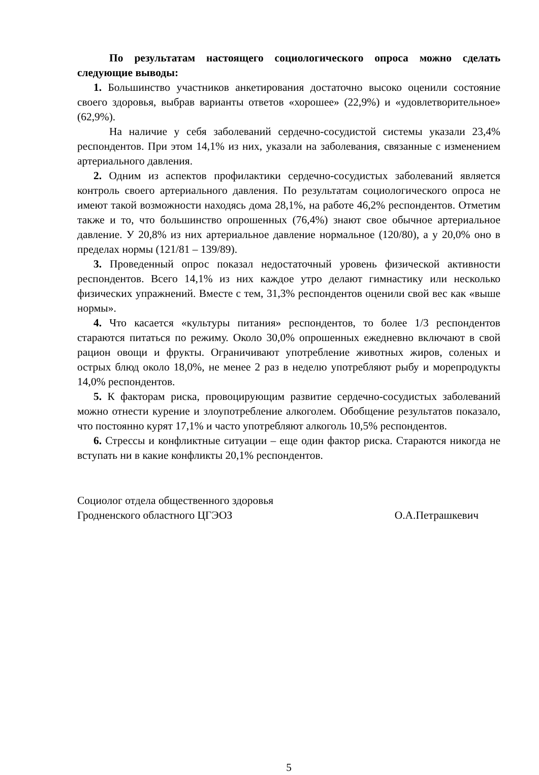По результатам настоящего социологического опроса можно сделать следующие выводы:
1. Большинство участников анкетирования достаточно высоко оценили состояние своего здоровья, выбрав варианты ответов «хорошее» (22,9%) и «удовлетворительное» (62,9%).
На наличие у себя заболеваний сердечно-сосудистой системы указали 23,4% респондентов. При этом 14,1% из них, указали на заболевания, связанные с изменением артериального давления.
2. Одним из аспектов профилактики сердечно-сосудистых заболеваний является контроль своего артериального давления. По результатам социологического опроса не имеют такой возможности находясь дома 28,1%, на работе 46,2% респондентов. Отметим также и то, что большинство опрошенных (76,4%) знают свое обычное артериальное давление. У 20,8% из них артериальное давление нормальное (120/80), а у 20,0% оно в пределах нормы (121/81 – 139/89).
3. Проведенный опрос показал недостаточный уровень физической активности респондентов. Всего 14,1% из них каждое утро делают гимнастику или несколько физических упражнений. Вместе с тем, 31,3% респондентов оценили свой вес как «выше нормы».
4. Что касается «культуры питания» респондентов, то более 1/3 респондентов стараются питаться по режиму. Около 30,0% опрошенных ежедневно включают в свой рацион овощи и фрукты. Ограничивают употребление животных жиров, соленых и острых блюд около 18,0%, не менее 2 раз в неделю употребляют рыбу и морепродукты 14,0% респондентов.
5. К факторам риска, провоцирующим развитие сердечно-сосудистых заболеваний можно отнести курение и злоупотребление алкоголем. Обобщение результатов показало, что постоянно курят 17,1% и часто употребляют алкоголь 10,5% респондентов.
6. Стрессы и конфликтные ситуации – еще один фактор риска. Стараются никогда не вступать ни в какие конфликты 20,1% респондентов.
Социолог отдела общественного здоровья
Гродненского областного ЦГЭОЗ
О.А.Петрашкевич
5